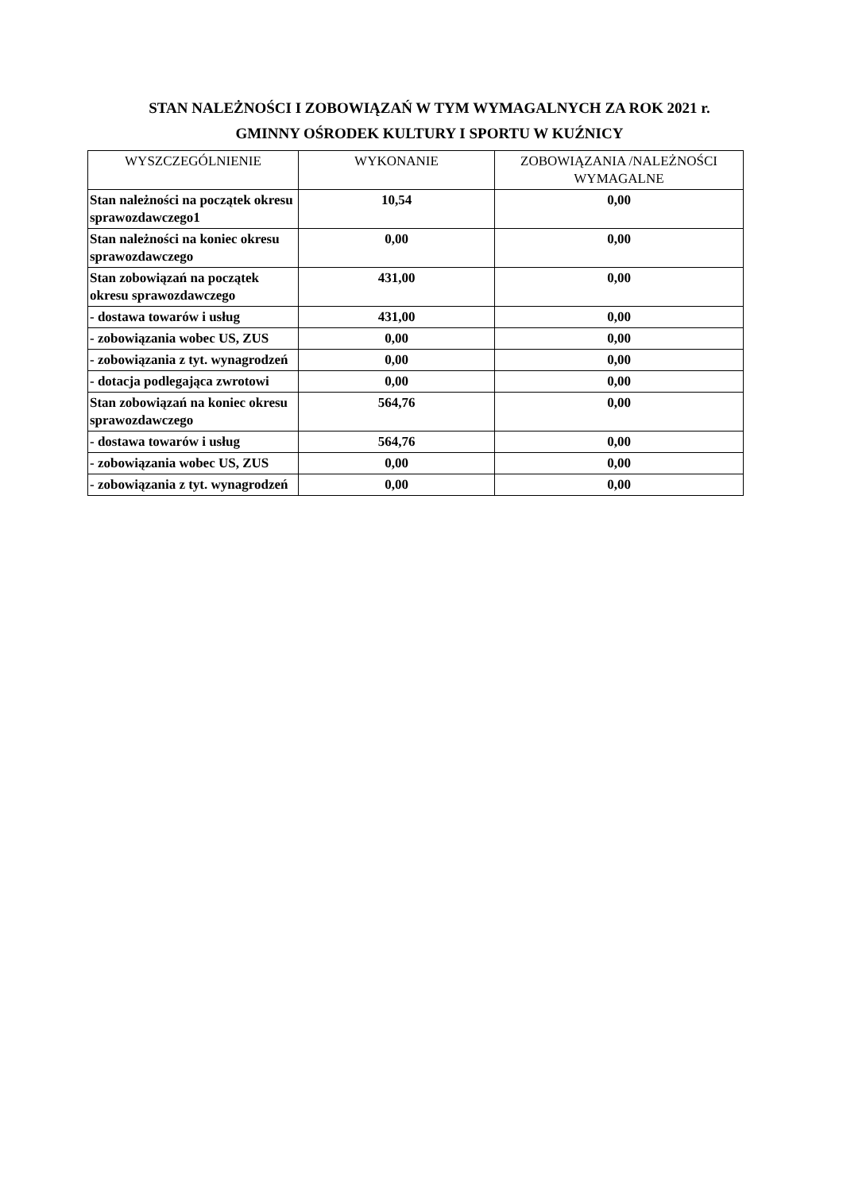STAN NALEŻNOŚCI I ZOBOWIĄZAŃ W TYM WYMAGALNYCH ZA ROK 2021 r.
GMINNY OŚRODEK KULTURY I SPORTU W KUŹNICY
| WYSZCZEGÓLNIENIE | WYKONANIE | ZOBOWIĄZANIA /NALEŻNOŚCI WYMAGALNE |
| --- | --- | --- |
| Stan należności na początek okresu sprawozdawczego1 | 10,54 | 0,00 |
| Stan należności na koniec okresu sprawozdawczego | 0,00 | 0,00 |
| Stan zobowiązań na początek okresu sprawozdawczego | 431,00 | 0,00 |
| - dostawa towarów i usług | 431,00 | 0,00 |
| - zobowiązania wobec US, ZUS | 0,00 | 0,00 |
| - zobowiązania z tyt. wynagrodzeń | 0,00 | 0,00 |
| - dotacja podlegająca zwrotowi | 0,00 | 0,00 |
| Stan zobowiązań na koniec okresu sprawozdawczego | 564,76 | 0,00 |
| - dostawa towarów i usług | 564,76 | 0,00 |
| - zobowiązania wobec US, ZUS | 0,00 | 0,00 |
| - zobowiązania z tyt. wynagrodzeń | 0,00 | 0,00 |